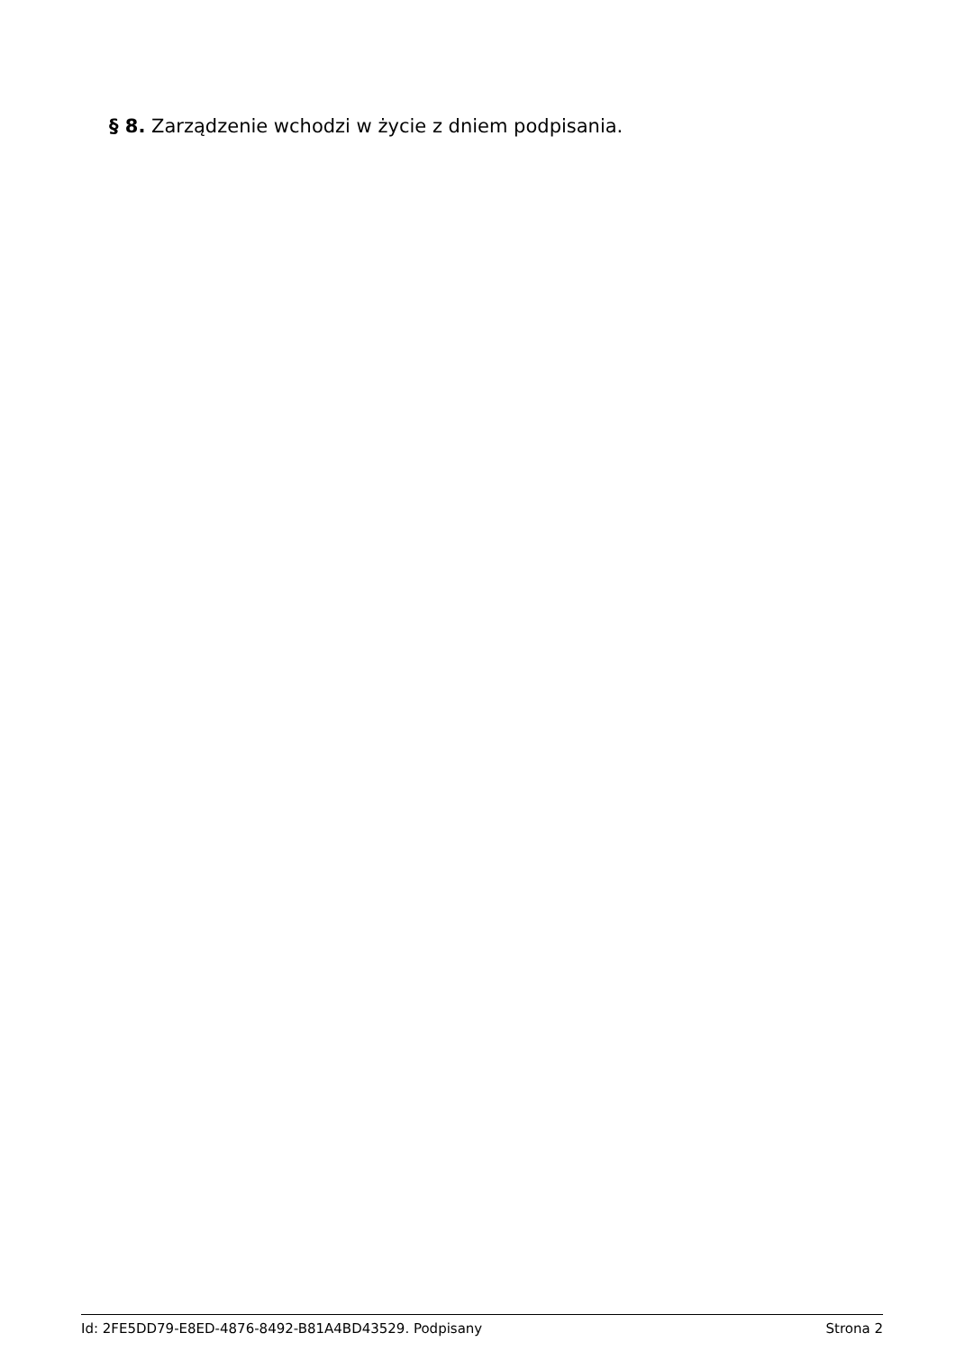§ 8. Zarządzenie wchodzi w życie z dniem podpisania.
Id: 2FE5DD79-E8ED-4876-8492-B81A4BD43529. Podpisany Strona 2